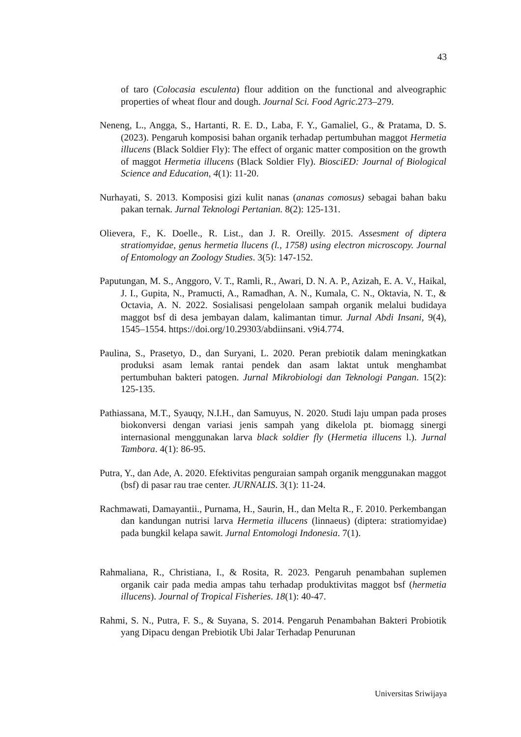43
of taro (Colocasia esculenta) flour addition on the functional and alveographic properties of wheat flour and dough. Journal Sci. Food Agric.273–279.
Neneng, L., Angga, S., Hartanti, R. E. D., Laba, F. Y., Gamaliel, G., & Pratama, D. S. (2023). Pengaruh komposisi bahan organik terhadap pertumbuhan maggot Hermetia illucens (Black Soldier Fly): The effect of organic matter composition on the growth of maggot Hermetia illucens (Black Soldier Fly). BiosciED: Journal of Biological Science and Education, 4(1): 11-20.
Nurhayati, S. 2013. Komposisi gizi kulit nanas (ananas comosus) sebagai bahan baku pakan ternak. Jurnal Teknologi Pertanian. 8(2): 125-131.
Olievera, F., K. Doelle., R. List., dan J. R. Oreilly. 2015. Assesment of diptera stratiomyidae, genus hermetia llucens (l., 1758) using electron microscopy. Journal of Entomology an Zoology Studies. 3(5): 147-152.
Paputungan, M. S., Anggoro, V. T., Ramli, R., Awari, D. N. A. P., Azizah, E. A. V., Haikal, J. I., Gupita, N., Pramucti, A., Ramadhan, A. N., Kumala, C. N., Oktavia, N. T., & Octavia, A. N. 2022. Sosialisasi pengelolaan sampah organik melalui budidaya maggot bsf di desa jembayan dalam, kalimantan timur. Jurnal Abdi Insani, 9(4), 1545–1554. https://doi.org/10.29303/abdiinsani. v9i4.774.
Paulina, S., Prasetyo, D., dan Suryani, L. 2020. Peran prebiotik dalam meningkatkan produksi asam lemak rantai pendek dan asam laktat untuk menghambat pertumbuhan bakteri patogen. Jurnal Mikrobiologi dan Teknologi Pangan. 15(2): 125-135.
Pathiassana, M.T., Syauqy, N.I.H., dan Samuyus, N. 2020. Studi laju umpan pada proses biokonversi dengan variasi jenis sampah yang dikelola pt. biomagg sinergi internasional menggunakan larva black soldier fly (Hermetia illucens l.). Jurnal Tambora. 4(1): 86-95.
Putra, Y., dan Ade, A. 2020. Efektivitas penguraian sampah organik menggunakan maggot (bsf) di pasar rau trae center. JURNALIS. 3(1): 11-24.
Rachmawati, Damayantii., Purnama, H., Saurin, H., dan Melta R., F. 2010. Perkembangan dan kandungan nutrisi larva Hermetia illucens (linnaeus) (diptera: stratiomyidae) pada bungkil kelapa sawit. Jurnal Entomologi Indonesia. 7(1).
Rahmaliana, R., Christiana, I., & Rosita, R. 2023. Pengaruh penambahan suplemen organik cair pada media ampas tahu terhadap produktivitas maggot bsf (hermetia illucens). Journal of Tropical Fisheries. 18(1): 40-47.
Rahmi, S. N., Putra, F. S., & Suyana, S. 2014. Pengaruh Penambahan Bakteri Probiotik yang Dipacu dengan Prebiotik Ubi Jalar Terhadap Penurunan
Universitas Sriwijaya